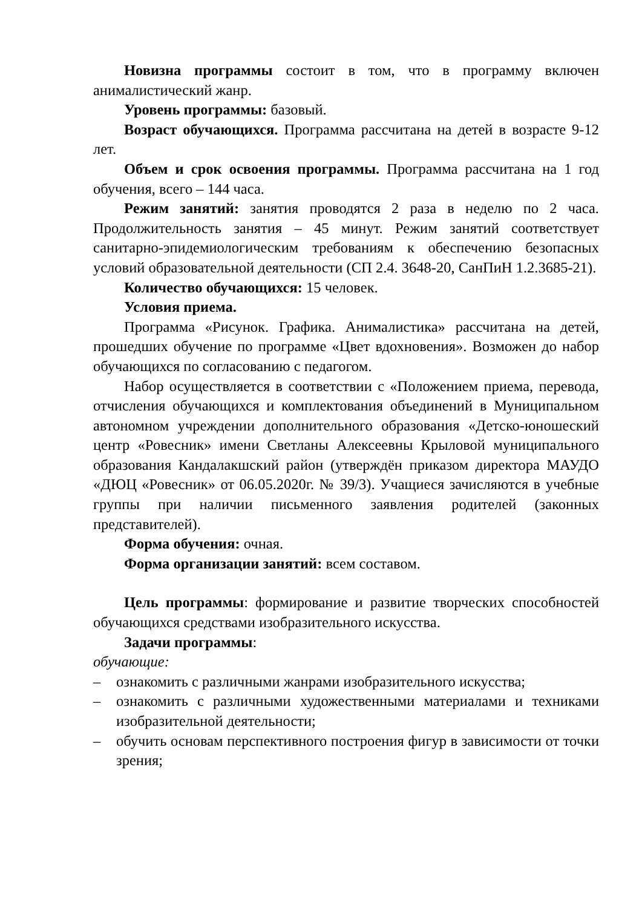Новизна программы состоит в том, что в программу включен анималистический жанр.
Уровень программы: базовый.
Возраст обучающихся. Программа рассчитана на детей в возрасте 9-12 лет.
Объем и срок освоения программы. Программа рассчитана на 1 год обучения, всего – 144 часа.
Режим занятий: занятия проводятся 2 раза в неделю по 2 часа. Продолжительность занятия – 45 минут. Режим занятий соответствует санитарно-эпидемиологическим требованиям к обеспечению безопасных условий образовательной деятельности (СП 2.4. 3648-20, СанПиН 1.2.3685-21).
Количество обучающихся: 15 человек.
Условия приема.
Программа «Рисунок. Графика. Анималистика» рассчитана на детей, прошедших обучение по программе «Цвет вдохновения». Возможен до набор обучающихся по согласованию с педагогом.
Набор осуществляется в соответствии с «Положением приема, перевода, отчисления обучающихся и комплектования объединений в Муниципальном автономном учреждении дополнительного образования «Детско-юношеский центр «Ровесник» имени Светланы Алексеевны Крыловой муниципального образования Кандалакшский район (утверждён приказом директора МАУДО «ДЮЦ «Ровесник» от 06.05.2020г. № 39/3). Учащиеся зачисляются в учебные группы при наличии письменного заявления родителей (законных представителей).
Форма обучения: очная.
Форма организации занятий: всем составом.
Цель программы: формирование и развитие творческих способностей обучающихся средствами изобразительного искусства.
Задачи программы:
обучающие:
– ознакомить с различными жанрами изобразительного искусства;
– ознакомить с различными художественными материалами и техниками изобразительной деятельности;
– обучить основам перспективного построения фигур в зависимости от точки зрения;